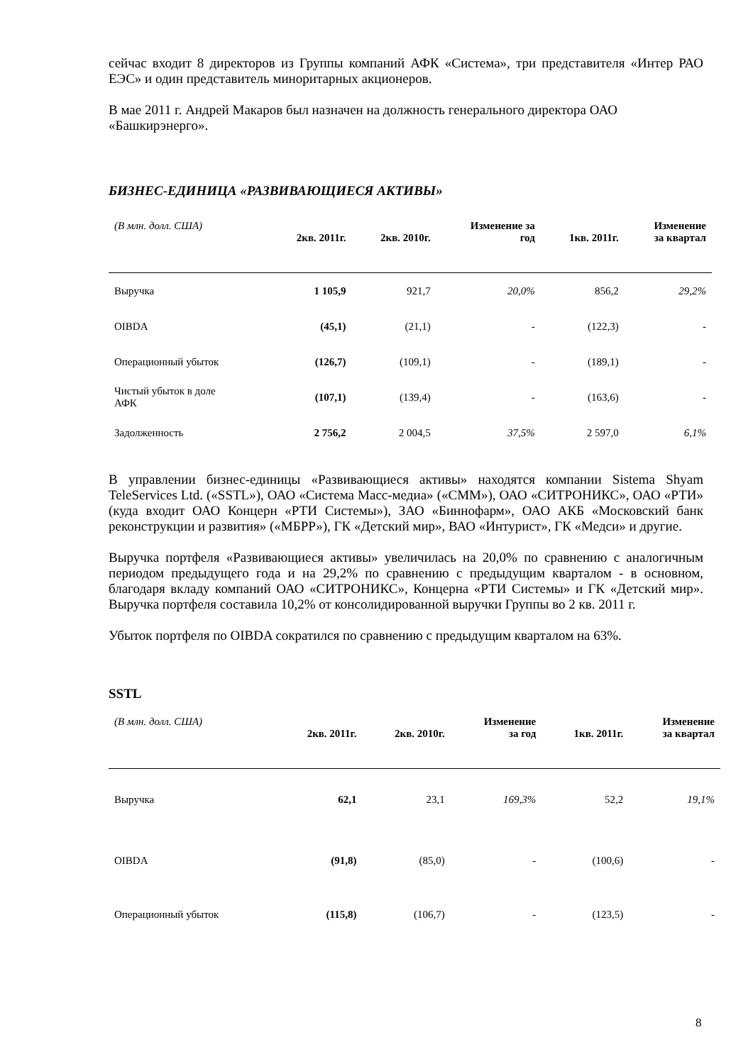сейчас входит 8 директоров из Группы компаний АФК «Система», три представителя «Интер РАО ЕЭС» и один представитель миноритарных акционеров.
В мае 2011 г. Андрей Макаров был назначен на должность генерального директора ОАО «Башкирэнерго».
БИЗНЕС-ЕДИНИЦА «РАЗВИВАЮЩИЕСЯ АКТИВЫ»
| (В млн. долл. США) | 2кв. 2011г. | 2кв. 2010г. | Изменение за год | 1кв. 2011г. | Изменение за квартал |
| --- | --- | --- | --- | --- | --- |
| Выручка | 1 105,9 | 921,7 | 20,0% | 856,2 | 29,2% |
| OIBDA | (45,1) | (21,1) | - | (122,3) | - |
| Операционный убыток | (126,7) | (109,1) | - | (189,1) | - |
| Чистый убыток в доле АФК | (107,1) | (139,4) | - | (163,6) | - |
| Задолженность | 2 756,2 | 2 004,5 | 37,5% | 2 597,0 | 6,1% |
В управлении бизнес-единицы «Развивающиеся активы» находятся компании Sistema Shyam TeleServices Ltd. («SSTL»), ОАО «Система Масс-медиа» («СММ»), ОАО «СИТРОНИКС», ОАО «РТИ» (куда входит ОАО Концерн «РТИ Системы»), ЗАО «Биннофарм», ОАО АКБ «Московский банк реконструкции и развития» («МБРР»), ГК «Детский мир», ВАО «Интурист», ГК «Медси» и другие.
Выручка портфеля «Развивающиеся активы» увеличилась на 20,0% по сравнению с аналогичным периодом предыдущего года и на 29,2% по сравнению с предыдущим кварталом - в основном, благодаря вкладу компаний ОАО «СИТРОНИКС», Концерна «РТИ Системы» и ГК «Детский мир». Выручка портфеля составила 10,2% от консолидированной выручки Группы во 2 кв. 2011 г.
Убыток портфеля по OIBDA сократился по сравнению с предыдущим кварталом на 63%.
SSTL
| (В млн. долл. США) | 2кв. 2011г. | 2кв. 2010г. | Изменение за год | 1кв. 2011г. | Изменение за квартал |
| --- | --- | --- | --- | --- | --- |
| Выручка | 62,1 | 23,1 | 169,3% | 52,2 | 19,1% |
| OIBDA | (91,8) | (85,0) | - | (100,6) | - |
| Операционный убыток | (115,8) | (106,7) | - | (123,5) | - |
8